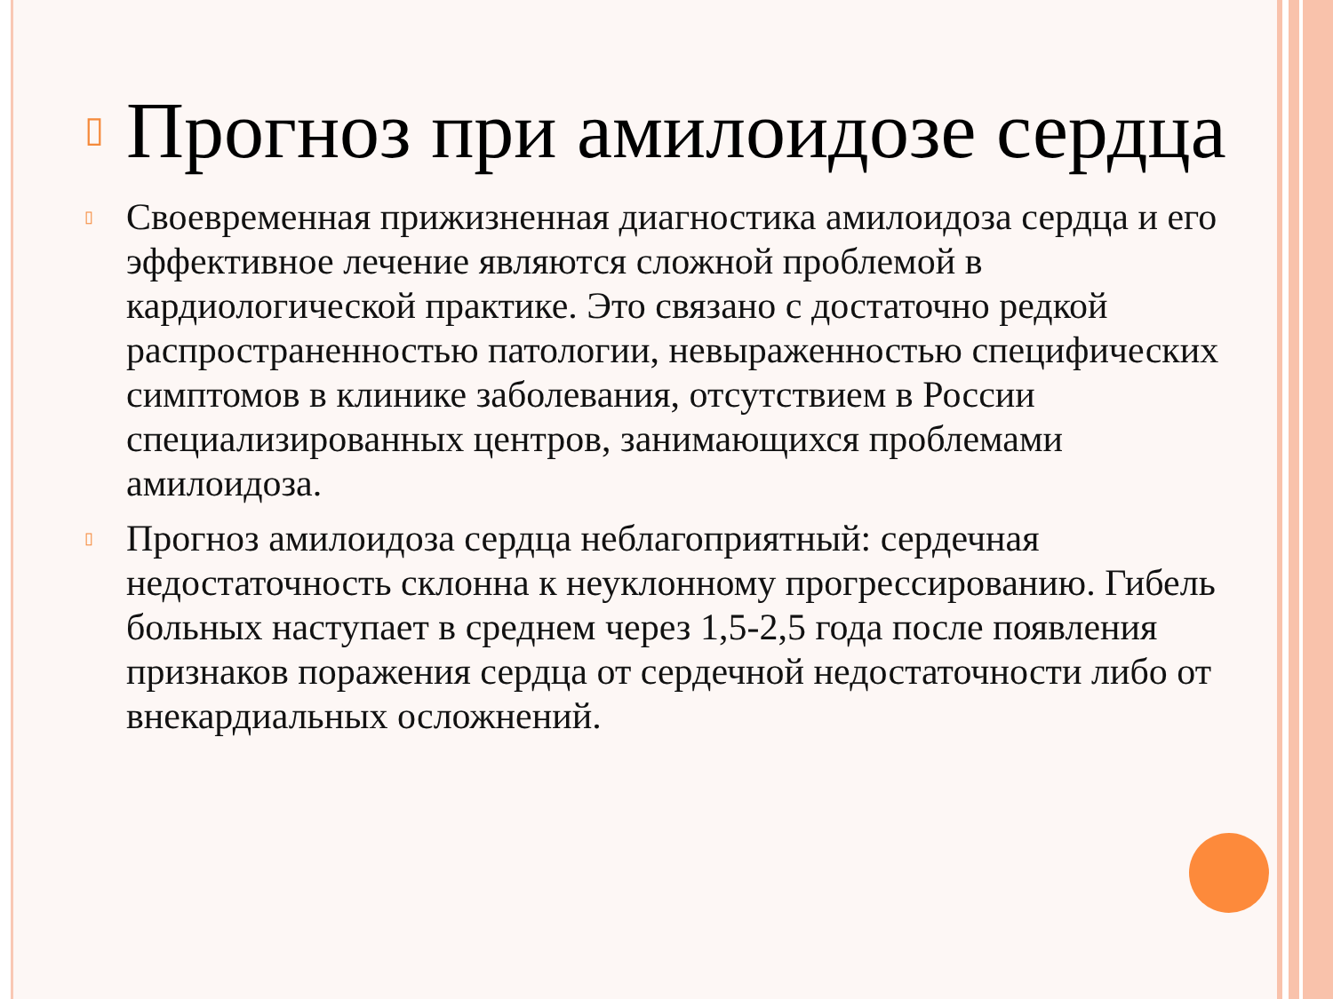▯ Прогноз при амилоидозе сердца
▯ Своевременная прижизненная диагностика амилоидоза сердца и его эффективное лечение являются сложной проблемой в кардиологической практике. Это связано с достаточно редкой распространенностью патологии, невыраженностью специфических симптомов в клинике заболевания, отсутствием в России специализированных центров, занимающихся проблемами амилоидоза.
▯ Прогноз амилоидоза сердца неблагоприятный: сердечная недостаточность склонна к неуклонному прогрессированию. Гибель больных наступает в среднем через 1,5-2,5 года после появления признаков поражения сердца от сердечной недостаточности либо от внекардиальных осложнений.